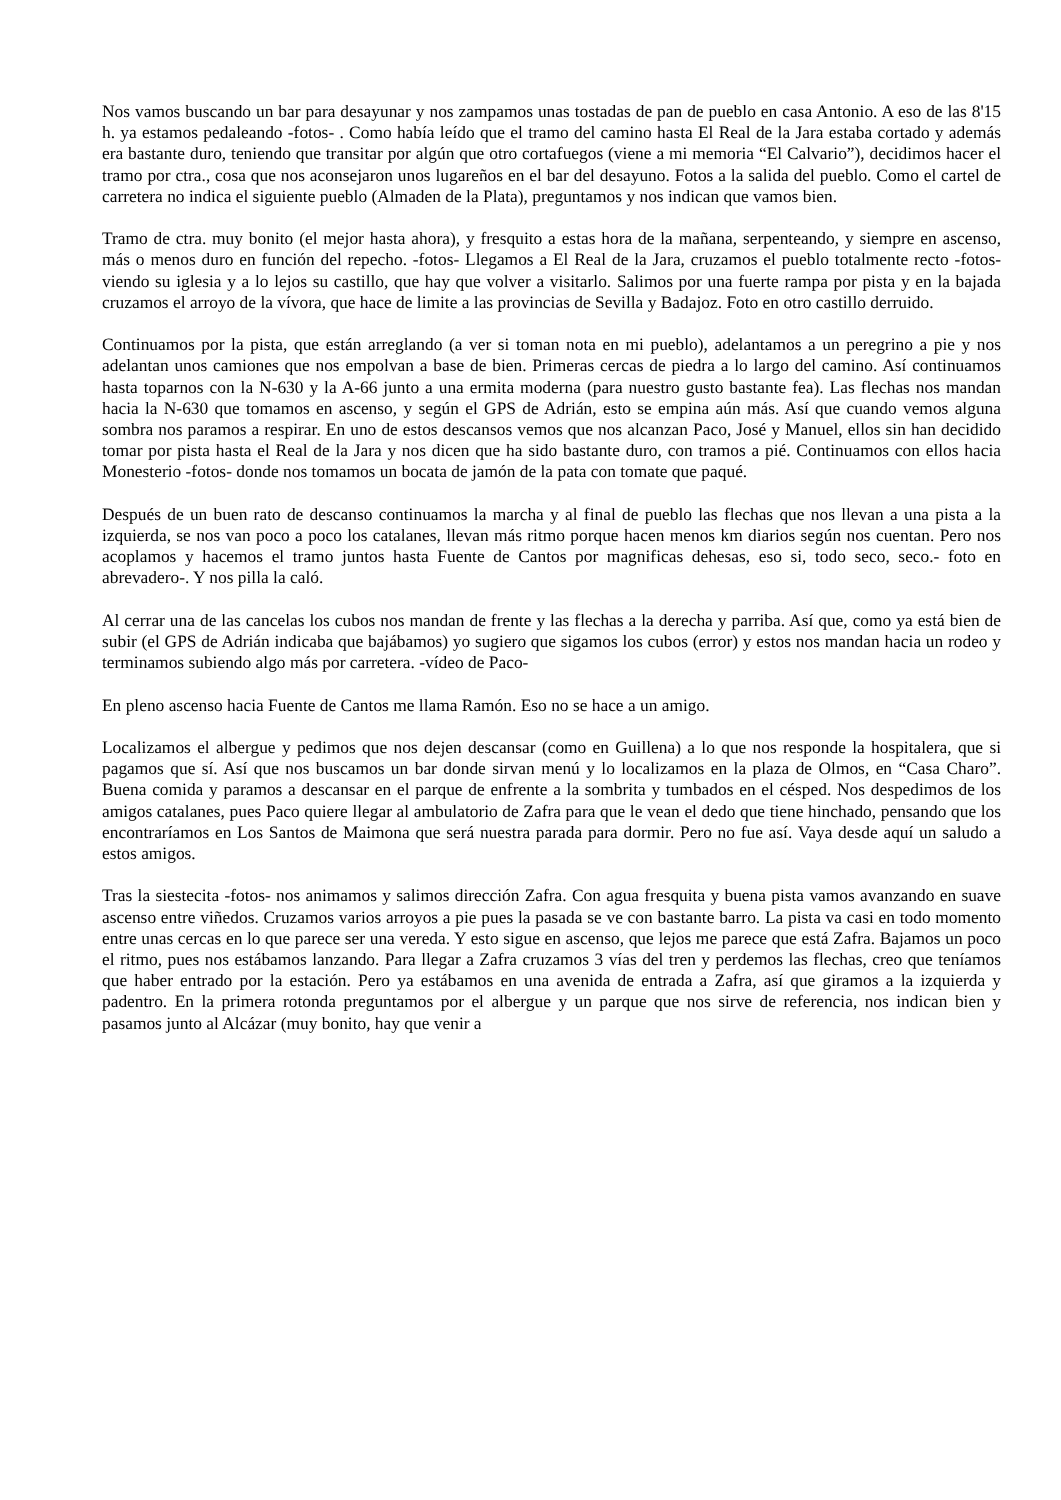Nos vamos buscando un bar para desayunar y nos zampamos unas tostadas de pan de pueblo en casa Antonio. A eso de las 8'15 h. ya estamos pedaleando -fotos- . Como había leído que el tramo del camino hasta El Real de la Jara estaba cortado y además era bastante duro, teniendo que transitar por algún que otro cortafuegos (viene a mi memoria “El Calvario”), decidimos hacer el tramo por ctra., cosa que nos aconsejaron unos lugareños en el bar del desayuno. Fotos a la salida del pueblo. Como el cartel de carretera no indica el siguiente pueblo (Almaden de la Plata), preguntamos y nos indican que vamos bien.
Tramo de ctra. muy bonito (el mejor hasta ahora), y fresquito a estas hora de la mañana, serpenteando, y siempre en ascenso, más o menos duro en función del repecho. -fotos- Llegamos a El Real de la Jara, cruzamos el pueblo totalmente recto -fotos- viendo su iglesia y a lo lejos su castillo, que hay que volver a visitarlo. Salimos por una fuerte rampa por pista y en la bajada cruzamos el arroyo de la vívora, que hace de limite a las provincias de Sevilla y Badajoz. Foto en otro castillo derruido.
Continuamos por la pista, que están arreglando (a ver si toman nota en mi pueblo), adelantamos a un peregrino a pie y nos adelantan unos camiones que nos empolvan a base de bien. Primeras cercas de piedra a lo largo del camino. Así continuamos hasta toparnos con la N-630 y la A-66 junto a una ermita moderna (para nuestro gusto bastante fea). Las flechas nos mandan hacia la N-630 que tomamos en ascenso, y según el GPS de Adrián, esto se empina aún más. Así que cuando vemos alguna sombra nos paramos a respirar. En uno de estos descansos vemos que nos alcanzan Paco, José y Manuel, ellos sin han decidido tomar por pista hasta el Real de la Jara y nos dicen que ha sido bastante duro, con tramos a pié. Continuamos con ellos hacia Monesterio -fotos- donde nos tomamos un bocata de jamón de la pata con tomate que paqué.
Después de un buen rato de descanso continuamos la marcha y al final de pueblo las flechas que nos llevan a una pista a la izquierda, se nos van poco a poco los catalanes, llevan más ritmo porque hacen menos km diarios según nos cuentan. Pero nos acoplamos y hacemos el tramo juntos hasta Fuente de Cantos por magnificas dehesas, eso si, todo seco, seco.- foto en abrevadero-. Y nos pilla la caló.
Al cerrar una de las cancelas los cubos nos mandan de frente y las flechas a la derecha y parriba. Así que, como ya está bien de subir (el GPS de Adrián indicaba que bajábamos) yo sugiero que sigamos los cubos (error) y estos nos mandan hacia un rodeo y terminamos subiendo algo más por carretera. -vídeo de Paco-
En pleno ascenso hacia Fuente de Cantos me llama Ramón. Eso no se hace a un amigo.
Localizamos el albergue y pedimos que nos dejen descansar (como en Guillena) a lo que nos responde la hospitalera, que si pagamos que sí. Así que nos buscamos un bar donde sirvan menú y lo localizamos en la plaza de Olmos, en “Casa Charo”. Buena comida y paramos a descansar en el parque de enfrente a la sombrita y tumbados en el césped. Nos despedimos de los amigos catalanes, pues Paco quiere llegar al ambulatorio de Zafra para que le vean el dedo que tiene hinchado, pensando que los encontraríamos en Los Santos de Maimona que será nuestra parada para dormir. Pero no fue así. Vaya desde aquí un saludo a estos amigos.
Tras la siestecita -fotos- nos animamos y salimos dirección Zafra. Con agua fresquita y buena pista vamos avanzando en suave ascenso entre viñedos. Cruzamos varios arroyos a pie pues la pasada se ve con bastante barro. La pista va casi en todo momento entre unas cercas en lo que parece ser una vereda. Y esto sigue en ascenso, que lejos me parece que está Zafra. Bajamos un poco el ritmo, pues nos estábamos lanzando. Para llegar a Zafra cruzamos 3 vías del tren y perdemos las flechas, creo que teníamos que haber entrado por la estación. Pero ya estábamos en una avenida de entrada a Zafra, así que giramos a la izquierda y padentro. En la primera rotonda preguntamos por el albergue y un parque que nos sirve de referencia, nos indican bien y pasamos junto al Alcázar (muy bonito, hay que venir a